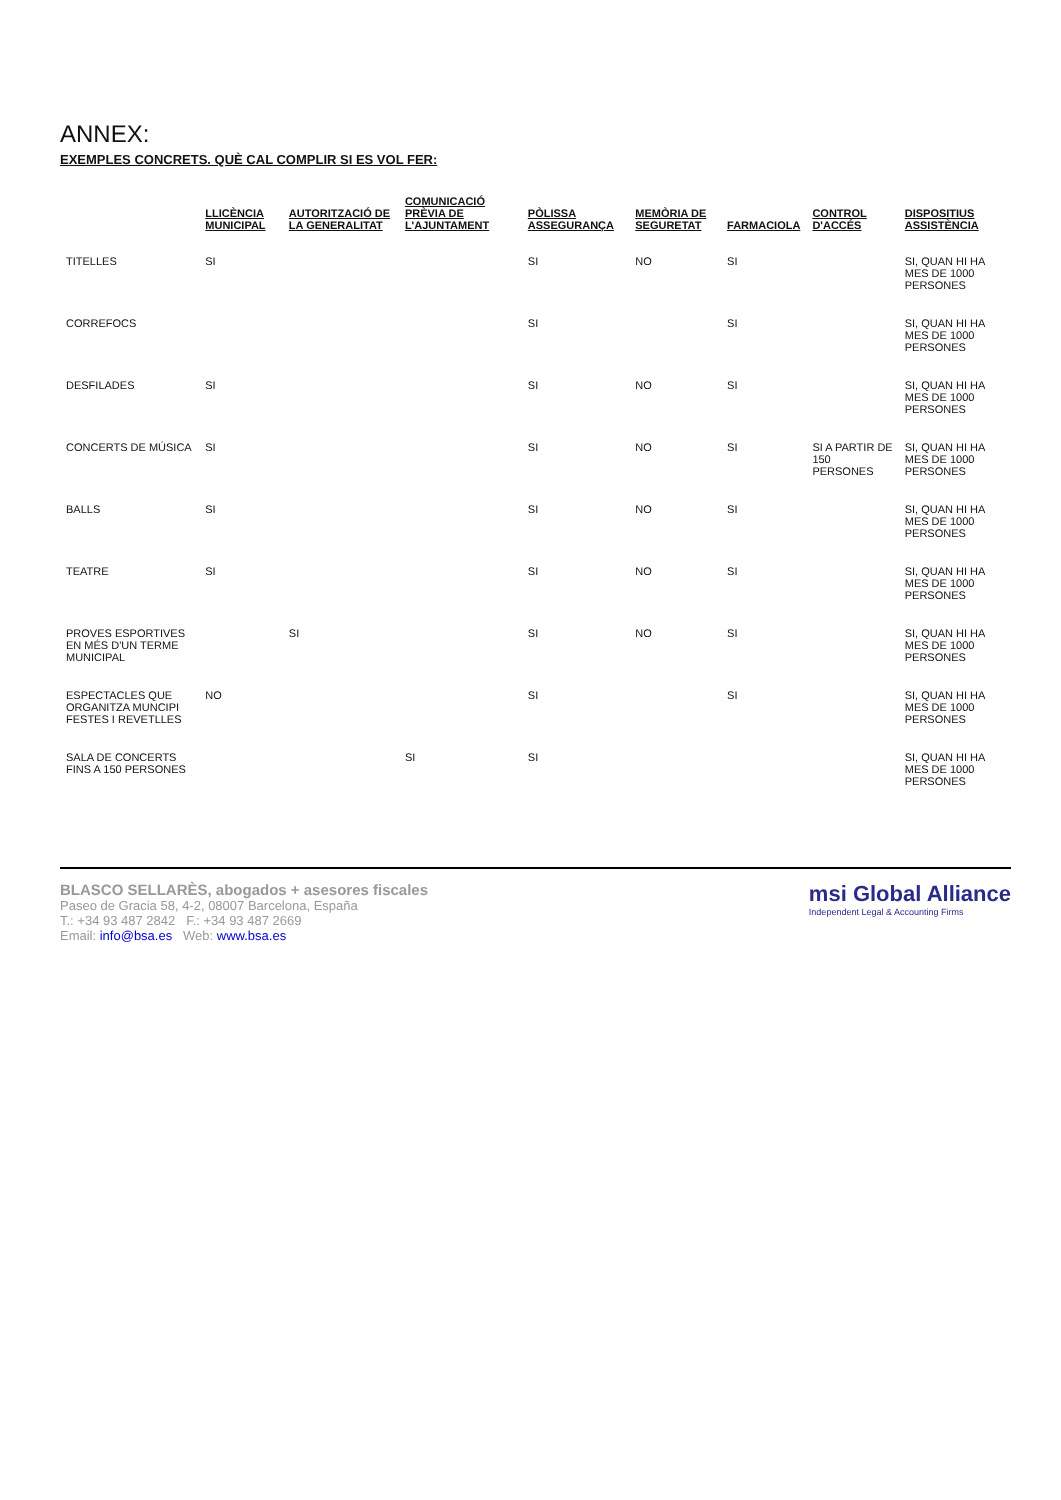ANNEX:
EXEMPLES CONCRETS. QUÈ CAL COMPLIR SI ES VOL FER:
| | LLICÈNCIA MUNICIPAL | AUTORITZACIÓ DE LA GENERALITAT | COMUNICACIÓ PRÈVIA DE L'AJUNTAMENT | PÒLISSA ASSEGURANÇA | MEMÒRIA DE SEGURETAT | FARMACIOLA | CONTROL D'ACCÉS | DISPOSITIUS ASSISTÈNCIA |
| --- | --- | --- | --- | --- | --- | --- | --- | --- |
| TITELLES | SI | | | SI | NO | SI | | SI, QUAN HI HA MES DE 1000 PERSONES |
| CORREFOCS | | | | SI | | SI | | SI, QUAN HI HA MES DE 1000 PERSONES |
| DESFILADES | SI | | | SI | NO | SI | | SI, QUAN HI HA MES DE 1000 PERSONES |
| CONCERTS DE MÚSICA | SI | | | SI | NO | SI | SI A PARTIR DE 150 PERSONES | SI, QUAN HI HA MES DE 1000 PERSONES |
| BALLS | SI | | | SI | NO | SI | | SI, QUAN HI HA MES DE 1000 PERSONES |
| TEATRE | SI | | | SI | NO | SI | | SI, QUAN HI HA MES DE 1000 PERSONES |
| PROVES ESPORTIVES EN MÉS D'UN TERME MUNICIPAL | | SI | | SI | NO | SI | | SI, QUAN HI HA MES DE 1000 PERSONES |
| ESPECTACLES QUE ORGANITZA MUNCIPI FESTES I REVETLLES | NO | | | SI | | SI | | SI, QUAN HI HA MES DE 1000 PERSONES |
| SALA DE CONCERTS FINS A 150 PERSONES | | | SI | SI | | | | SI, QUAN HI HA MES DE 1000 PERSONES |
BLASCO SELLARÈS, abogados + asesores fiscales
Paseo de Gracia 58, 4-2, 08007 Barcelona, España
T.: +34 93 487 2842 F.: +34 93 487 2669
Email: info@bsa.es Web: www.bsa.es
msi Global Alliance
Independent Legal & Accounting Firms